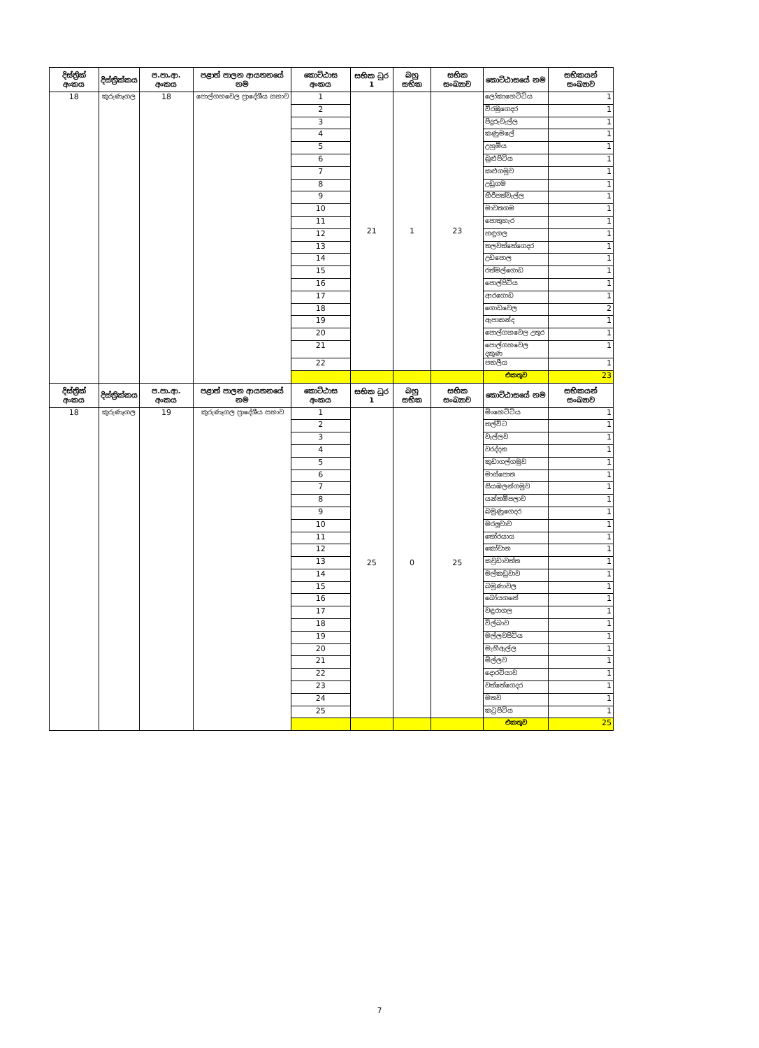| දිස්ත්‍රික් අංකය | දිස්ත්‍රික්කය | ප.පා.ආ. අංකය | පළාත් පාලන ආයතනයේ නම | කොට්ඨාස අංකය | සභික ධුර 1 | බහු සභික | සභික සංඛ්‍යාව | කොට්ඨාසයේ නම | සභිකයන් සංඛ්‍යාව |
| --- | --- | --- | --- | --- | --- | --- | --- | --- | --- |
| 18 | කුරුණෑගල | 18 | පොල්ගහවෙල ප්‍රාදේශීය සභාව | 1 | 21 | 1 | 23 | ලෝකාහෙට්ටිය | 1 |
| | | | | 2 | | | | වීරඹුගෙදර | 1 |
| | | | | 3 | | | | පිදුරුවැල්ල | 1 |
| | | | | 4 | | | | කණුමලේ | 1 |
| | | | | 5 | | | | උහුමීය | 1 |
| | | | | 6 | | | | බුළුපිටිය | 1 |
| | | | | 7 | | | | කළුගමුව | 1 |
| | | | | 8 | | | | උඩුගම | 1 |
| | | | | 9 | | | | හිරිපත්වැල්ල | 1 |
| | | | | 10 | | | | මාවතගම | 1 |
| | | | | 11 | | | | පොතුහැර | 1 |
| | | | | 12 | | | | හඳුගල | 1 |
| | | | | 13 | | | | තලවත්තේගෙදර | 1 |
| | | | | 14 | | | | උඩපොල | 1 |
| | | | | 15 | | | | රත්මල්ගොඩ | 1 |
| | | | | 16 | | | | පොල්පිටිය | 1 |
| | | | | 17 | | | | ආරගොඩ | 1 |
| | | | | 18 | | | | ගොඩවෙල | 2 |
| | | | | 19 | | | | ඇපාකන්ද | 1 |
| | | | | 20 | | | | පොල්ගහවෙල උතුර | 1 |
| | | | | 21 | | | | පොල්ගහවෙල දකුණ | 1 |
| | | | | 22 | | | | පනලීය | 1 |
| | | | | | | | | එකතුව | 23 |
| දිස්ත්‍රික් අංකය | දිස්ත්‍රික්කය | ප.පා.ආ. අංකය | පළාත් පාලන ආයතනයේ නම | කොට්ඨාස අංකය | සභික ධුර 1 | බහු සභික | සභික සංඛ්‍යාව | කොට්ඨාසයේ නම | සභිකයන් සංඛ්‍යාව |
| 18 | කුරුණෑගල | 19 | කුරුණෑගල ප්‍රාදේශීය සභාව | 1 | 25 | 0 | 25 | මිංහෙට්ටිය | 1 |
| | | | | 2 | | | | තල්විට | 1 |
| | | | | 3 | | | | වැල්ලව | 1 |
| | | | | 4 | | | | වරද්දන | 1 |
| | | | | 5 | | | | කුඩාගල්ගමුව | 1 |
| | | | | 6 | | | | මාස්පොත | 1 |
| | | | | 7 | | | | සියඹලන්ගමුව | 1 |
| | | | | 8 | | | | යන්තම්පලාව | 1 |
| | | | | 9 | | | | බමුණුගෙදර | 1 |
| | | | | 10 | | | | මරලුවාව | 1 |
| | | | | 11 | | | | තෝරයාය | 1 |
| | | | | 12 | | | | කෝවාන | 1 |
| | | | | 13 | | | | කවුඩාවත්ත | 1 |
| | | | | 14 | | | | මල්කඩුවාව | 1 |
| | | | | 15 | | | | බමුණාවල | 1 |
| | | | | 16 | | | | බෝයගනේ | 1 |
| | | | | 17 | | | | වඳුරාගල | 1 |
| | | | | 18 | | | | විල්බාව | 1 |
| | | | | 19 | | | | මල්ලවපිටිය | 1 |
| | | | | 20 | | | | මැහිඇල්ල | 1 |
| | | | | 21 | | | | මිල්ලව | 1 |
| | | | | 22 | | | | දොරටියාව | 1 |
| | | | | 23 | | | | වත්තේගෙදර | 1 |
| | | | | 24 | | | | මතව | 1 |
| | | | | 25 | | | | කටුපිටිය | 1 |
| | | | | | | | | එකතුව | 25 |
7